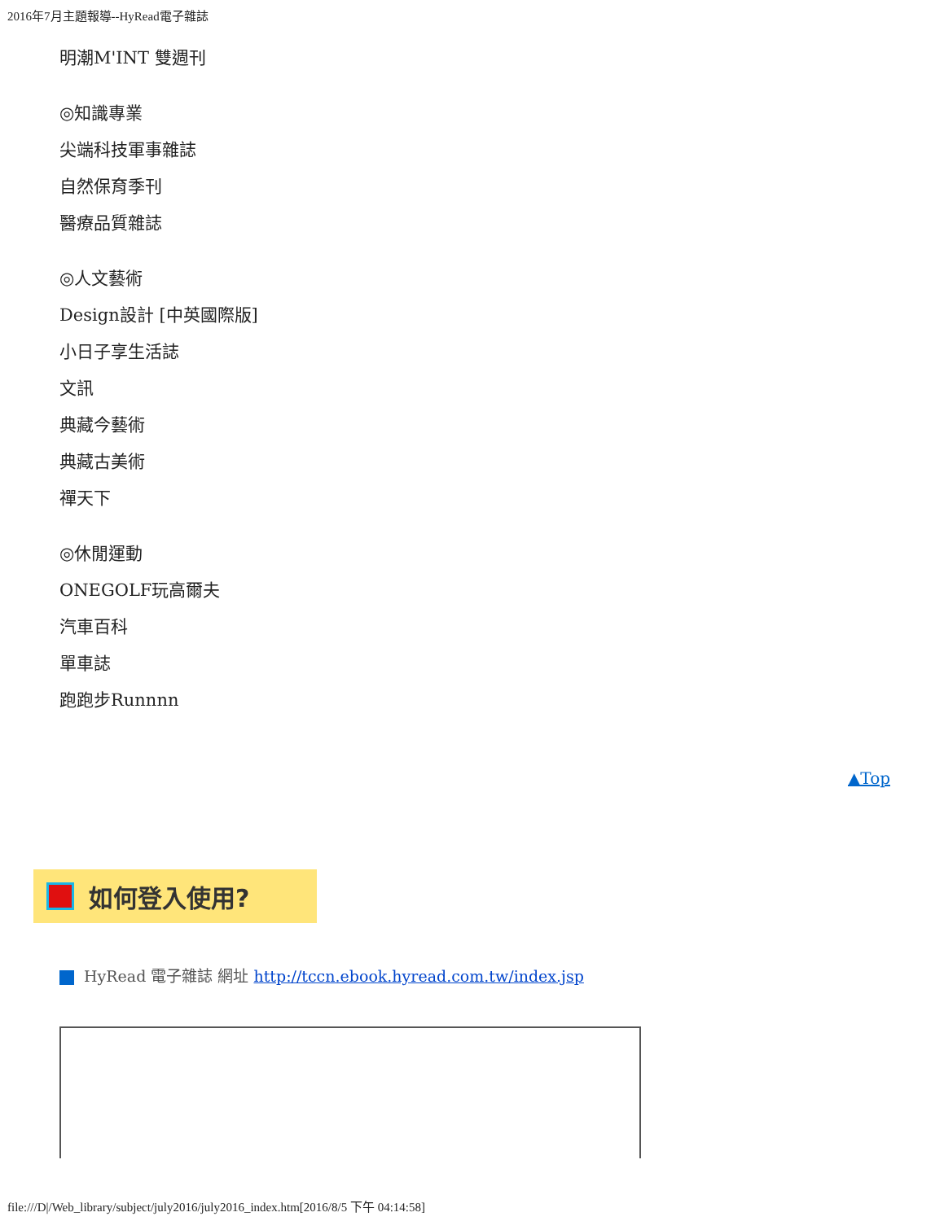2016年7月主題報導--HyRead電子雜誌
明潮M'INT 雙週刊
◎知識專業
尖端科技軍事雜誌
自然保育季刊
醫療品質雜誌
◎人文藝術
Design設計 [中英國際版]
小日子享生活誌
文訊
典藏今藝術
典藏古美術
禪天下
◎休閒運動
ONEGOLF玩高爾夫
汽車百科
單車誌
跑跑步Runnnn
▲Top
如何登入使用?
HyRead 電子雜誌 網址 http://tccn.ebook.hyread.com.tw/index.jsp
file:///D|/Web_library/subject/july2016/july2016_index.htm[2016/8/5 下午 04:14:58]